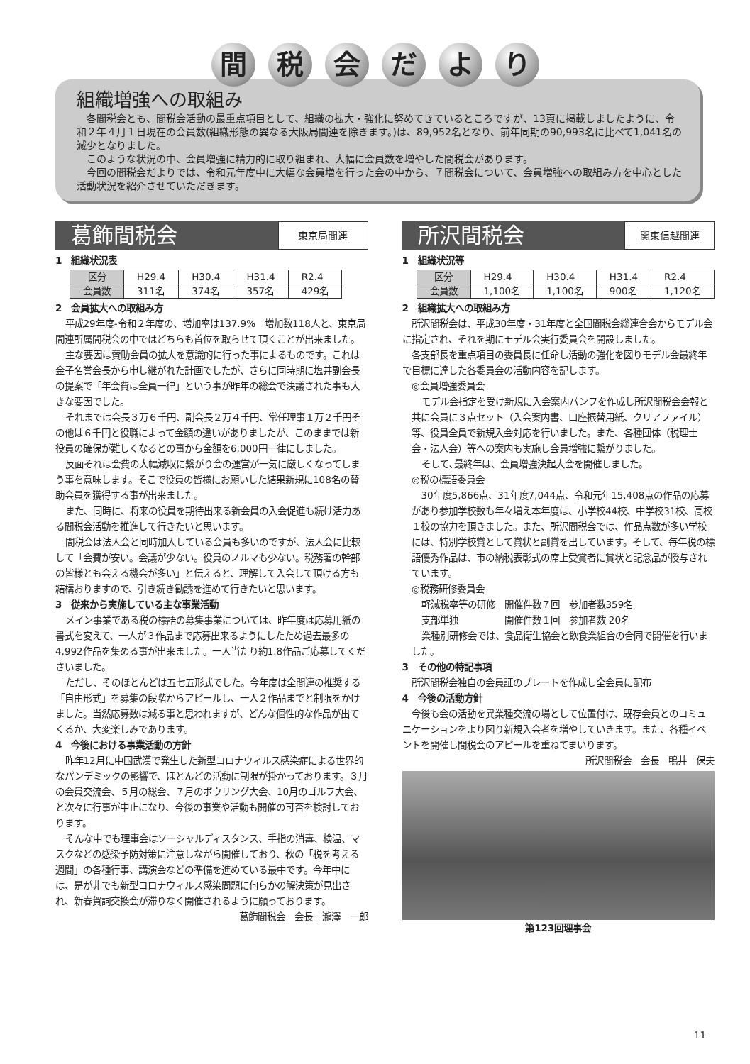間 税 会 だ よ り
組織増強への取組み
各間税会とも、間税会活動の最重点項目として、組織の拡大・強化に努めてきているところですが、13頁に掲載しましたように、令和２年４月１日現在の会員数(組織形態の異なる大阪局間連を除きます。)は、89,952名となり、前年同期の90,993名に比べて1,041名の減少となりました。
このような状況の中、会員増強に精力的に取り組まれ、大幅に会員数を増やした間税会があります。
今回の間税会だよりでは、令和元年度中に大幅な会員増を行った会の中から、７間税会について、会員増強への取組み方を中心とした活動状況を紹介させていただきます。
葛飾間税会
東京局間連
1　組織状況表
| 区分 | H29.4 | H30.4 | H31.4 | R2.4 |
| 会員数 | 311名 | 374名 | 357名 | 429名 |
2　会員拡大への取組み方
平成29年度-令和２年度の、増加率は137.9%　増加数118人と、東京局間連所属間税会の中ではどちらも首位を取らせて頂くことが出来ました。
主な要因は賛助会員の拡大を意識的に行った事によるものです。これは金子名誉会長から申し継がれた計画でしたが、さらに同時期に塩井副会長の提案で「年会費は全員一律」という事が昨年の総会で決議された事も大きな要因でした。
それまでは会長３万６千円、副会長２万４千円、常任理事１万２千円その他は６千円と役職によって金額の違いがありましたが、このままでは新役員の確保が難しくなるとの事から金額を6,000円一律にしました。
反面それは会費の大幅減収に繋がり会の運営が一気に厳しくなってしまう事を意味します。そこで役員の皆様にお願いした結果新規に108名の賛助会員を獲得する事が出来ました。
また、同時に、将来の役員を期待出来る新会員の入会促進も続け活力ある間税会活動を推進して行きたいと思います。
間税会は法人会と同時加入している会員も多いのですが、法人会に比較して「会費が安い。会議が少ない。役員のノルマも少ない。税務署の幹部の皆様とも会える機会が多い」と伝えると、理解して入会して頂ける方も結構おりますので、引き続き勧誘を進めて行きたいと思います。
3　従来から実施している主な事業活動
メイン事業である税の標語の募集事業については、昨年度は応募用紙の書式を変えて、一人が３作品まで応募出来るようにしたため過去最多の4,992作品を集める事が出来ました。一人当たり約1.8作品ご応募してくださいました。
ただし、そのほとんどは五七五形式でした。今年度は全間連の推奨する「自由形式」を募集の段階からアピールし、一人２作品までと制限をかけました。当然応募数は減る事と思われますが、どんな個性的な作品が出てくるか、大変楽しみであります。
4　今後における事業活動の方針
昨年12月に中国武漢で発生した新型コロナウィルス感染症による世界的なパンデミックの影響で、ほとんどの活動に制限が掛かっております。３月の会員交流会、５月の総会、７月のボウリング大会、10月のゴルフ大会、と次々に行事が中止になり、今後の事業や活動も開催の可否を検討しております。
そんな中でも理事会はソーシャルディスタンス、手指の消毒、検温、マスクなどの感染予防対策に注意しながら開催しており、秋の「税を考える週間」の各種行事、講演会などの準備を進めている最中です。今年中には、是が非でも新型コロナウィルス感染問題に何らかの解決策が見出され、新春賀詞交換会が滞りなく開催されるように願っております。
葛飾間税会　会長　瀧澤　一郎
所沢間税会
関東信越間連
1　組織状況等
| 区分 | H29.4 | H30.4 | H31.4 | R2.4 |
| 会員数 | 1,100名 | 1,100名 | 900名 | 1,120名 |
2　組織拡大への取組み方
所沢間税会は、平成30年度・31年度と全国間税会総連合会からモデル会に指定され、それを期にモデル会実行委員会を開設しました。
各支部長を重点項目の委員長に任命し活動の強化を図りモデル会最終年で目標に達した各委員会の活動内容を記します。
◎会員増強委員会
モデル会指定を受け新規に入会案内パンフを作成し所沢間税会会報と共に会員に３点セット（入会案内書、口座振替用紙、クリアファイル）等、役員全員で新規入会対応を行いました。また、各種団体（税理士会・法人会）等への案内も実施し会員増強に繋がりました。
そして､最終年は、会員増強決起大会を開催しました。
◎税の標語委員会
30年度5,866点、31年度7,044点、令和元年15,408点の作品の応募があり参加学校数も年々増え本年度は、小学校44校、中学校31校、高校１校の協力を頂きました。また、所沢間税会では、作品点数が多い学校には、特別学校賞として賞状と副賞を出しています。そして、毎年税の標語優秀作品は、市の納税表彰式の席上受賞者に賞状と記念品が授与されています。
◎税務研修委員会
軽減税率等の研修　開催件数７回　参加者数359名
支部単独　　　　　開催件数１回　参加者数 20名
業種別研修会では、食品衛生協会と飲食業組合の合同で開催を行いました。
3　その他の特記事項
所沢間税会独自の会員証のプレートを作成し全会員に配布
4　今後の活動方針
今後も会の活動を異業種交流の場として位置付け、既存会員とのコミュニケーションをより図り新規入会者を増やしていきます。また、各種イベントを開催し間税会のアピールを重ねてまいります。
所沢間税会　会長　鴨井　保夫
第123回理事会
11